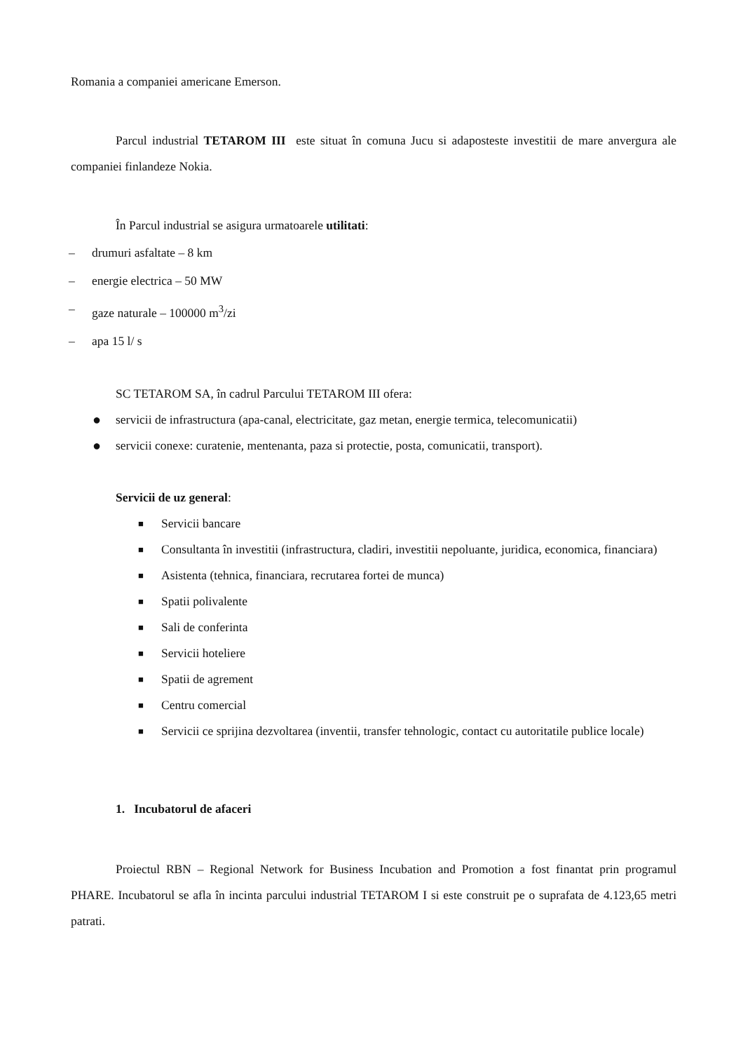Romania a companiei americane Emerson.
Parcul industrial TETAROM III este situat în comuna Jucu si adaposteste investitii de mare anvergura ale companiei finlandeze Nokia.
În Parcul industrial se asigura urmatoarele utilitati:
– drumuri asfaltate – 8 km
– energie electrica – 50 MW
– gaze naturale – 100000 m<sup>3</sup>/zi
– apa 15 l/ s
SC TETAROM SA, în cadrul Parcului TETAROM III ofera:
● servicii de infrastructura (apa-canal, electricitate, gaz metan, energie termica, telecomunicatii)
● servicii conexe: curatenie, mentenanta, paza si protectie, posta, comunicatii, transport).
Servicii de uz general:
■ Servicii bancare
■ Consultanta în investitii (infrastructura, cladiri, investitii nepoluante, juridica, economica, financiara)
■ Asistenta (tehnica, financiara, recrutarea fortei de munca)
■ Spatii polivalente
■ Sali de conferinta
■ Servicii hoteliere
■ Spatii de agrement
■ Centru comercial
■ Servicii ce sprijina dezvoltarea (inventii, transfer tehnologic, contact cu autoritatile publice locale)
1. Incubatorul de afaceri
Proiectul RBN – Regional Network for Business Incubation and Promotion a fost finantat prin programul PHARE. Incubatorul se afla în incinta parcului industrial TETAROM I si este construit pe o suprafata de 4.123,65 metri patrati.